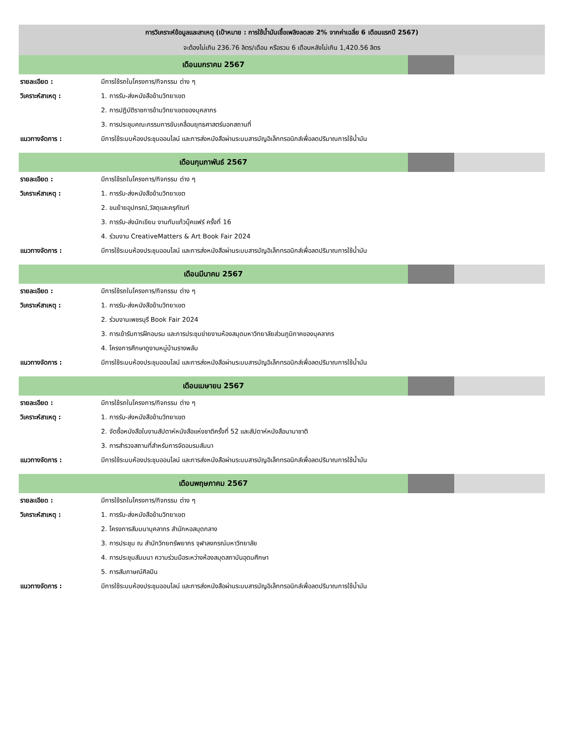| การวิเคราะห์ข้อมูลและสาเหตุ (เป้าหมาย : การใช้น้ำมันเชื้อเพลิงลดลง 2% จากค่าเฉลี่ย 6 เดือนแรกปี 2567) | | | |
| --- | --- | --- | --- |
| จะต้องไม่เกิน 236.76 ลิตร/เดือน หรือรวม 6 เดือนหลังไม่เกิน 1,420.56 ลิตร | | | |
| เดือนมกราคม 2567 | | | |
| รายละเอียด : | มีการใช้รถในโครงการ/กิจกรรม ต่าง ๆ | | |
| วิเคราะห์สาเหตุ : | 1. การรับ-ส่งหนังสือข้ามวิทยาเขต | | |
| | 2. การปฏิบัติราชการข้ามวิทยาเขตของบุคลากร | | |
| | 3. การประชุมคณะกรรมการขับเคลื่อนยุทธศาสตร์นอกสถานที่ | | |
| แนวทางจัดการ : | มีการใช้ระบบห้องประชุมออนไลน์ และการส่งหนังสือผ่านระบบสารบัญอิเล็กทรอนิกส์เพื่อลดปริมาณการใช้น้ำมัน | | |
| เดือนกุมภาพันธ์ 2567 | | | |
| รายละเอียด : | มีการใช้รถในโครงการ/กิจกรรม ต่าง ๆ | | |
| วิเคราะห์สาเหตุ : | 1. การรับ-ส่งหนังสือข้ามวิทยาเขต | | |
| | 2. ขนย้ายอุปกรณ์,วัสดุและครุภัณฑ์ | | |
| | 3. การรับ-ส่งนักเขียน งานทับแก้วบุ๊คแฟร์ ครั้งที่ 16 | | |
| | 4. ร่วมงาน CreativeMatters & Art Book Fair 2024 | | |
| แนวทางจัดการ : | มีการใช้ระบบห้องประชุมออนไลน์ และการส่งหนังสือผ่านระบบสารบัญอิเล็กทรอนิกส์เพื่อลดปริมาณการใช้น้ำมัน | | |
| เดือนมีนาคม 2567 | | | |
| รายละเอียด : | มีการใช้รถในโครงการ/กิจกรรม ต่าง ๆ | | |
| วิเคราะห์สาเหตุ : | 1. การรับ-ส่งหนังสือข้ามวิทยาเขต | | |
| | 2. ร่วมงานเพชรบุรี Book Fair 2024 | | |
| | 3. การเข้ารับการฝึกอบรม และการประชุมข่ายงานห้องสมุดมหาวิทยาลัยส่วนภูมิภาคของบุคลากร | | |
| | 4. โครงการศึกษาดูงานหมู่บ้านรางพลับ | | |
| แนวทางจัดการ : | มีการใช้ระบบห้องประชุมออนไลน์ และการส่งหนังสือผ่านระบบสารบัญอิเล็กทรอนิกส์เพื่อลดปริมาณการใช้น้ำมัน | | |
| เดือนเมษายน 2567 | | | |
| รายละเอียด : | มีการใช้รถในโครงการ/กิจกรรม ต่าง ๆ | | |
| วิเคราะห์สาเหตุ : | 1. การรับ-ส่งหนังสือข้ามวิทยาเขต | | |
| | 2. จัดซื้อหนังสือในงานสัปดาห์หนังสือแห่งชาติครั้งที่ 52 และสัปดาห์หนังสือนานาชาติ | | |
| | 3. การสำรวจสถานที่สำหรับการจัดอบรมสัมนา | | |
| แนวทางจัดการ : | มีการใช้ระบบห้องประชุมออนไลน์ และการส่งหนังสือผ่านระบบสารบัญอิเล็กทรอนิกส์เพื่อลดปริมาณการใช้น้ำมัน | | |
| เดือนพฤษภาคม 2567 | | | |
| รายละเอียด : | มีการใช้รถในโครงการ/กิจกรรม ต่าง ๆ | | |
| วิเคราะห์สาเหตุ : | 1. การรับ-ส่งหนังสือข้ามวิทยาเขต | | |
| | 2. โครงการสัมมนาบุคลากร สำนักหอสมุดกลาง | | |
| | 3. การประชุม ณ สำนักวิทยทรัพยากร จุฬาลงกรณ์มหาวิทยาลัย | | |
| | 4. การประชุมสัมมนา ความร่วมมือระหว่างห้องสมุดสถาบันอุดมศึกษา | | |
| | 5. การสัมภาษณ์ศิลปิน | | |
| แนวทางจัดการ : | มีการใช้ระบบห้องประชุมออนไลน์ และการส่งหนังสือผ่านระบบสารบัญอิเล็กทรอนิกส์เพื่อลดปริมาณการใช้น้ำมัน | | |